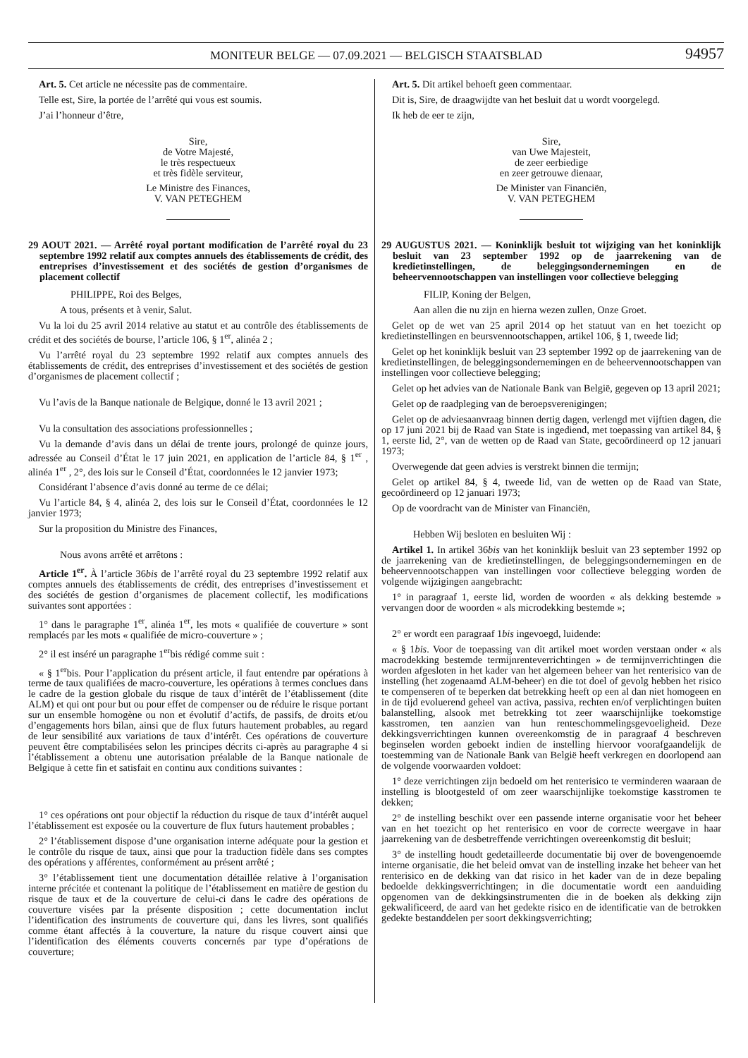MONITEUR BELGE — 07.09.2021 — BELGISCH STAATSBLAD
94957
Art. 5. Cet article ne nécessite pas de commentaire.
Telle est, Sire, la portée de l’arrêté qui vous est soumis.
J’ai l’honneur d’être,
Sire,
de Votre Majesté,
le très respectueux
et très fidèle serviteur,
Le Ministre des Finances,
V. VAN PETEGHEM
29 AOUT 2021. — Arrêté royal portant modification de l’arrêté royal du 23 septembre 1992 relatif aux comptes annuels des établissements de crédit, des entreprises d’investissement et des sociétés de gestion d’organismes de placement collectif
PHILIPPE, Roi des Belges,
A tous, présents et à venir, Salut.
Vu la loi du 25 avril 2014 relative au statut et au contrôle des établissements de crédit et des sociétés de bourse, l’article 106, § 1<sup>er</sup>, alinéa 2 ;
Vu l’arrêté royal du 23 septembre 1992 relatif aux comptes annuels des établissements de crédit, des entreprises d’investissement et des sociétés de gestion d’organismes de placement collectif ;
Vu l’avis de la Banque nationale de Belgique, donné le 13 avril 2021 ;
Vu la consultation des associations professionnelles ;
Vu la demande d’avis dans un délai de trente jours, prolongé de quinze jours, adressée au Conseil d’État le 17 juin 2021, en application de l’article 84, § 1<sup>er</sup> , alinéa 1<sup>er</sup> , 2°, des lois sur le Conseil d’État, coordonnées le 12 janvier 1973;
Considérant l’absence d’avis donné au terme de ce délai;
Vu l’article 84, § 4, alinéa 2, des lois sur le Conseil d’État, coordonnées le 12 janvier 1973;
Sur la proposition du Ministre des Finances,
Nous avons arrêté et arrêtons :
Article 1<sup>er</sup>. À l’article 36bis de l’arrêté royal du 23 septembre 1992 relatif aux comptes annuels des établissements de crédit, des entreprises d’investissement et des sociétés de gestion d’organismes de placement collectif, les modifications suivantes sont apportées :
1° dans le paragraphe 1<sup>er</sup>, alinéa 1<sup>er</sup>, les mots « qualifiée de couverture » sont remplacés par les mots « qualifiée de micro-couverture » ;
2° il est inséré un paragraphe 1<sup>er</sup>bis rédigé comme suit :
« § 1<sup>er</sup>bis. Pour l’application du présent article, il faut entendre par opérations à terme de taux qualifiées de macro-couverture, les opérations à termes conclues dans le cadre de la gestion globale du risque de taux d’intérêt de l’établissement (dite ALM) et qui ont pour but ou pour effet de compenser ou de réduire le risque portant sur un ensemble homogène ou non et évolutif d’actifs, de passifs, de droits et/ou d’engagements hors bilan, ainsi que de flux futurs hautement probables, au regard de leur sensibilité aux variations de taux d’intérêt. Ces opérations de couverture peuvent être comptabilisées selon les principes décrits ci-après au paragraphe 4 si l’établissement a obtenu une autorisation préalable de la Banque nationale de Belgique à cette fin et satisfait en continu aux conditions suivantes :
1° ces opérations ont pour objectif la réduction du risque de taux d’intérêt auquel l’établissement est exposée ou la couverture de flux futurs hautement probables ;
2° l’établissement dispose d’une organisation interne adéquate pour la gestion et le contrôle du risque de taux, ainsi que pour la traduction fidèle dans ses comptes des opérations y afférentes, conformément au présent arrêté ;
3° l’établissement tient une documentation détaillée relative à l’organisation interne précitée et contenant la politique de l’établissement en matière de gestion du risque de taux et de la couverture de celui-ci dans le cadre des opérations de couverture visées par la présente disposition ; cette documentation inclut l’identification des instruments de couverture qui, dans les livres, sont qualifiés comme étant affectés à la couverture, la nature du risque couvert ainsi que l’identification des éléments couverts concernés par type d’opérations de couverture;
Art. 5. Dit artikel behoeft geen commentaar.
Dit is, Sire, de draagwijdte van het besluit dat u wordt voorgelegd.
Ik heb de eer te zijn,
Sire,
van Uwe Majesteit,
de zeer eerbiedige
en zeer getrouwe dienaar,
De Minister van Financiën,
V. VAN PETEGHEM
29 AUGUSTUS 2021. — Koninklijk besluit tot wijziging van het koninklijk besluit van 23 september 1992 op de jaarrekening van de kredietinstellingen, de beleggingsondernemingen en de beheervennootschappen van instellingen voor collectieve belegging
FILIP, Koning der Belgen,
Aan allen die nu zijn en hierna wezen zullen, Onze Groet.
Gelet op de wet van 25 april 2014 op het statuut van en het toezicht op kredietinstellingen en beursvennootschappen, artikel 106, § 1, tweede lid;
Gelet op het koninklijk besluit van 23 september 1992 op de jaarrekening van de kredietinstellingen, de beleggingsondernemingen en de beheervennootschappen van instellingen voor collectieve belegging;
Gelet op het advies van de Nationale Bank van België, gegeven op 13 april 2021;
Gelet op de raadpleging van de beroepsverenigingen;
Gelet op de adviesaanvraag binnen dertig dagen, verlengd met vijftien dagen, die op 17 juni 2021 bij de Raad van State is ingediend, met toepassing van artikel 84, § 1, eerste lid, 2°, van de wetten op de Raad van State, gecoördineerd op 12 januari 1973;
Overwegende dat geen advies is verstrekt binnen die termijn;
Gelet op artikel 84, § 4, tweede lid, van de wetten op de Raad van State, gecoördineerd op 12 januari 1973;
Op de voordracht van de Minister van Financiën,
Hebben Wij besloten en besluiten Wij :
Artikel 1. In artikel 36bis van het koninklijk besluit van 23 september 1992 op de jaarrekening van de kredietinstellingen, de beleggingsondernemingen en de beheervennootschappen van instellingen voor collectieve belegging worden de volgende wijzigingen aangebracht:
1° in paragraaf 1, eerste lid, worden de woorden « als dekking bestemde » vervangen door de woorden « als microdekking bestemde »;
2° er wordt een paragraaf 1bis ingevoegd, luidende:
« § 1bis. Voor de toepassing van dit artikel moet worden verstaan onder « als macrodekking bestemde termijnrenteverrichtingen » de termijnverrichtingen die worden afgesloten in het kader van het algemeen beheer van het renterisico van de instelling (het zogenaamd ALM-beheer) en die tot doel of gevolg hebben het risico te compenseren of te beperken dat betrekking heeft op een al dan niet homogeen en in de tijd evoluerend geheel van activa, passiva, rechten en/of verplichtingen buiten balanstelling, alsook met betrekking tot zeer waarschijnlijke toekomstige kasstromen, ten aanzien van hun renteschommelingsgevoeligheid. Deze dekkingsverrichtingen kunnen overeenkomstig de in paragraaf 4 beschreven beginselen worden geboekt indien de instelling hiervoor voorafgaandelijk de toestemming van de Nationale Bank van België heeft verkregen en doorlopend aan de volgende voorwaarden voldoet:
1° deze verrichtingen zijn bedoeld om het renterisico te verminderen waaraan de instelling is blootgesteld of om zeer waarschijnlijke toekomstige kasstromen te dekken;
2° de instelling beschikt over een passende interne organisatie voor het beheer van en het toezicht op het renterisico en voor de correcte weergave in haar jaarrekening van de desbetreffende verrichtingen overeenkomstig dit besluit;
3° de instelling houdt gedetailleerde documentatie bij over de bovengenoemde interne organisatie, die het beleid omvat van de instelling inzake het beheer van het renterisico en de dekking van dat risico in het kader van de in deze bepaling bedoelde dekkingsverrichtingen; in die documentatie wordt een aanduiding opgenomen van de dekkingsinstrumenten die in de boeken als dekking zijn gekwalificeerd, de aard van het gedekte risico en de identificatie van de betrokken gedekte bestanddelen per soort dekkingsverrichting;